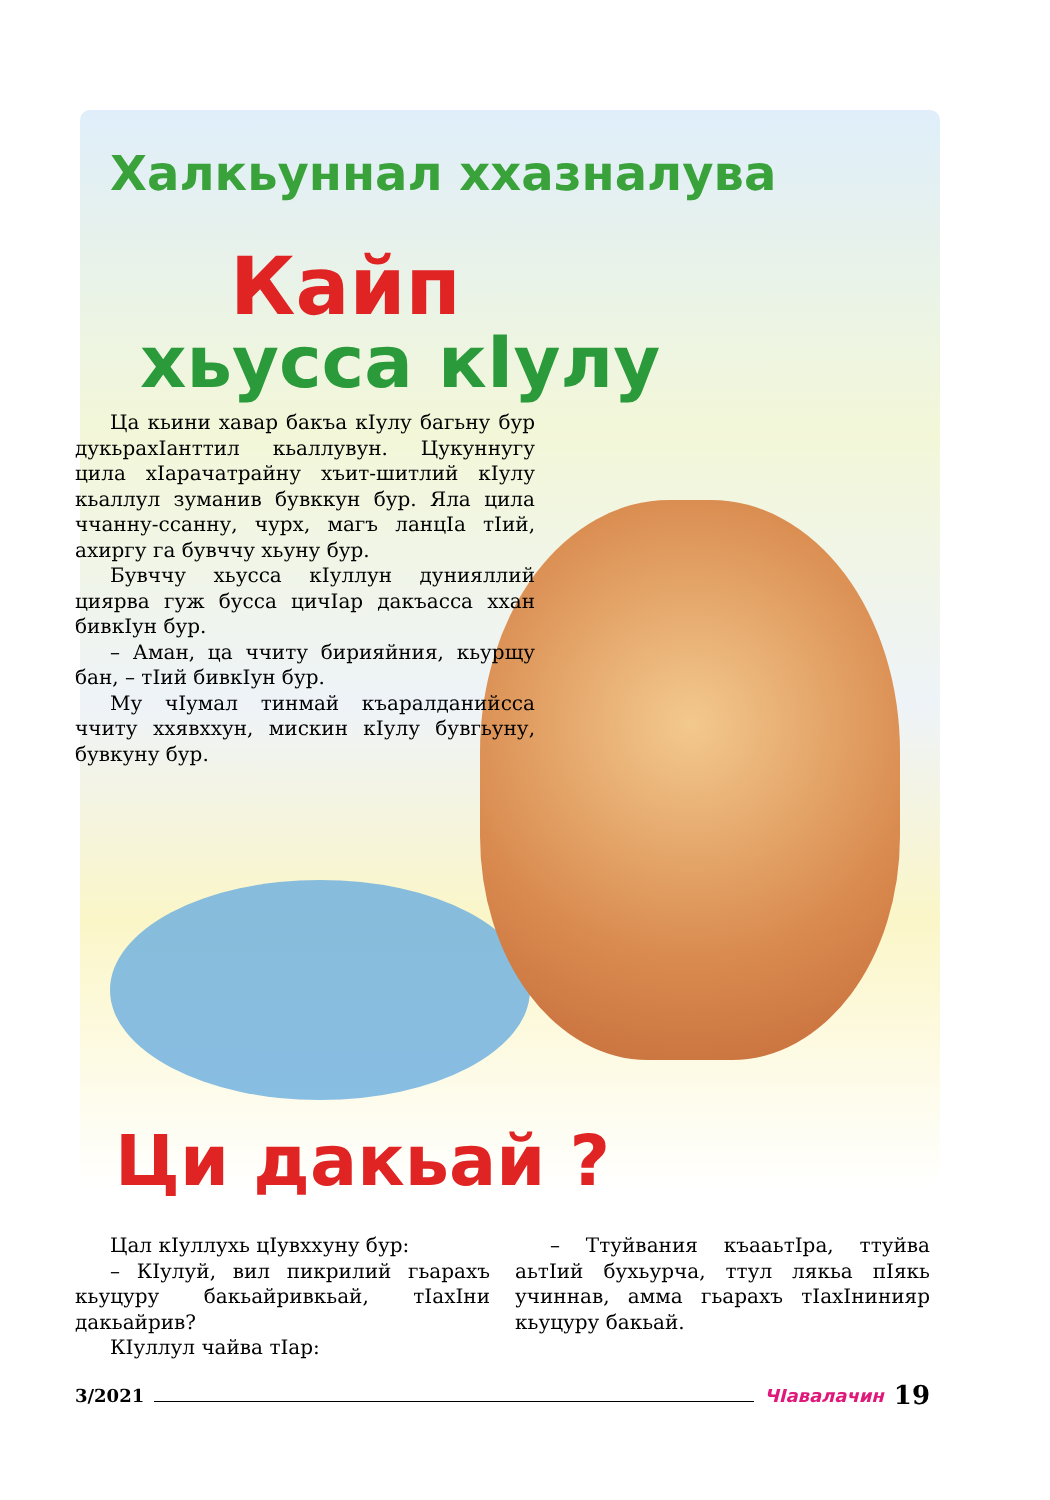Халкьуннал ххазналува
Кайп
хьусса кІулу
Ца кьини хавар бакъа кІулу багьну бур дукьрахІанттил кьаллувун. Цукуннугу цила хІарачатрайну хъит-шитлий кІулу кьаллул зуманив бувккун бур. Яла цила ччанну-ссанну, чурх, магъ ланцІа тІий, ахиргу га бувччу хьуну бур.
Бувччу хьусса кІуллун дунияллий циярва гуж бусса цичІар дакъасса ххан бивкІун бур.
– Аман, ца ччиту бирияйния, кьурщу бан, – тІий бивкІун бур.
Му чІумал тинмай къаралданийсса ччиту ххявххун, мискин кІулу бувгьуну, бувкуну бур.
Ци дакьай ?
Цал кІуллухь цІувххуну бур:
– КІулуй, вил пикрилий гьарахъ кьуцуру бакьайривкьай, тІахІни дакьайрив?
КІуллул чайва тІар:
– Ттуйвания къааьтІра, ттуйва аьтІий бухьурча, ттул лякьа пІякь учиннав, амма гьарахъ тІахІнинияр кьуцуру бакьай.
3/2021 ЧІавалачин 19